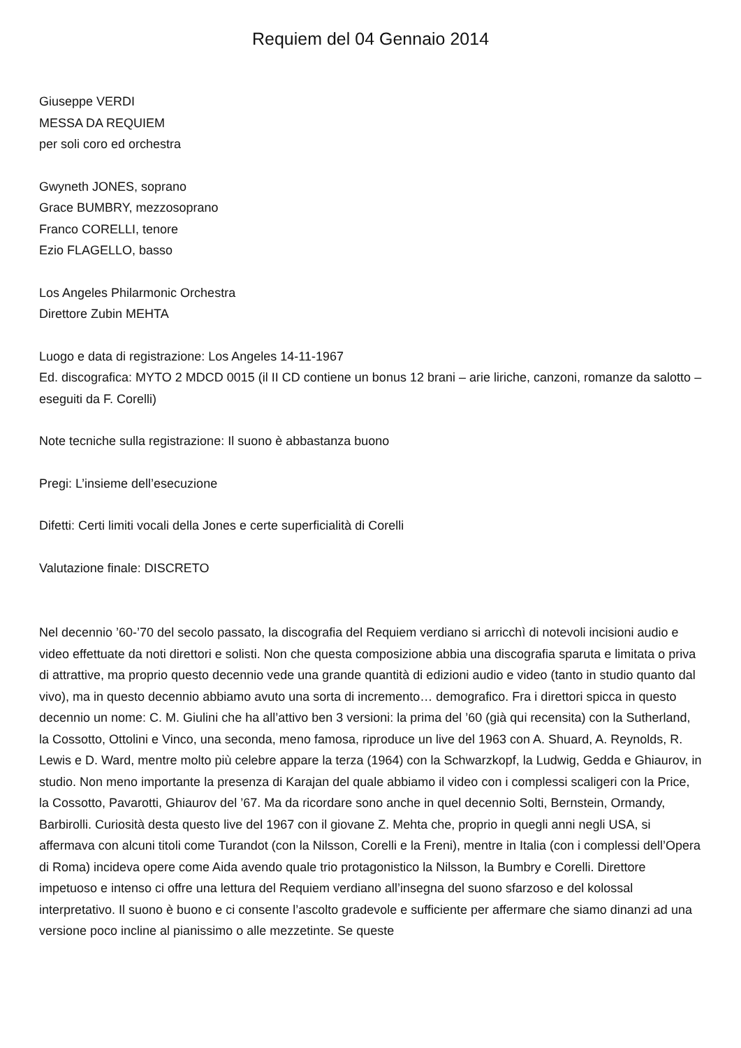Requiem del 04 Gennaio 2014
Giuseppe VERDI
MESSA DA REQUIEM
per soli coro ed orchestra
Gwyneth JONES, soprano
Grace BUMBRY, mezzosoprano
Franco CORELLI, tenore
Ezio FLAGELLO, basso
Los Angeles Philarmonic Orchestra
Direttore Zubin MEHTA
Luogo e data di registrazione: Los Angeles 14-11-1967
Ed. discografica: MYTO 2 MDCD 0015 (il II CD contiene un bonus 12 brani – arie liriche, canzoni, romanze da salotto – eseguiti da F. Corelli)
Note tecniche sulla registrazione: Il suono è abbastanza buono
Pregi: L’insieme dell’esecuzione
Difetti: Certi limiti vocali della Jones e certe superficialità di Corelli
Valutazione finale: DISCRETO
Nel decennio ’60-’70 del secolo passato, la discografia del Requiem verdiano si arricchì di notevoli incisioni audio e video effettuate da noti direttori e solisti. Non che questa composizione abbia una discografia sparuta e limitata o priva di attrattive, ma proprio questo decennio vede una grande quantità di edizioni audio e video (tanto in studio quanto dal vivo), ma in questo decennio abbiamo avuto una sorta di incremento… demografico. Fra i direttori spicca in questo decennio un nome: C. M. Giulini che ha all’attivo ben 3 versioni: la prima del ’60 (già qui recensita) con la Sutherland, la Cossotto, Ottolini e Vinco, una seconda, meno famosa, riproduce un live del 1963 con A. Shuard, A. Reynolds, R. Lewis e D. Ward, mentre molto più celebre appare la terza (1964) con la Schwarzkopf, la Ludwig, Gedda e Ghiaurov, in studio. Non meno importante la presenza di Karajan del quale abbiamo il video con i complessi scaligeri con la Price, la Cossotto, Pavarotti, Ghiaurov del ’67. Ma da ricordare sono anche in quel decennio Solti, Bernstein, Ormandy, Barbirolli. Curiosità desta questo live del 1967 con il giovane Z. Mehta che, proprio in quegli anni negli USA, si affermava con alcuni titoli come Turandot (con la Nilsson, Corelli e la Freni), mentre in Italia (con i complessi dell’Opera di Roma) incideva opere come Aida avendo quale trio protagonistico la Nilsson, la Bumbry e Corelli. Direttore impetuoso e intenso ci offre una lettura del Requiem verdiano all’insegna del suono sfarzoso e del kolossal interpretativo. Il suono è buono e ci consente l’ascolto gradevole e sufficiente per affermare che siamo dinanzi ad una versione poco incline al pianissimo o alle mezzetinte. Se queste